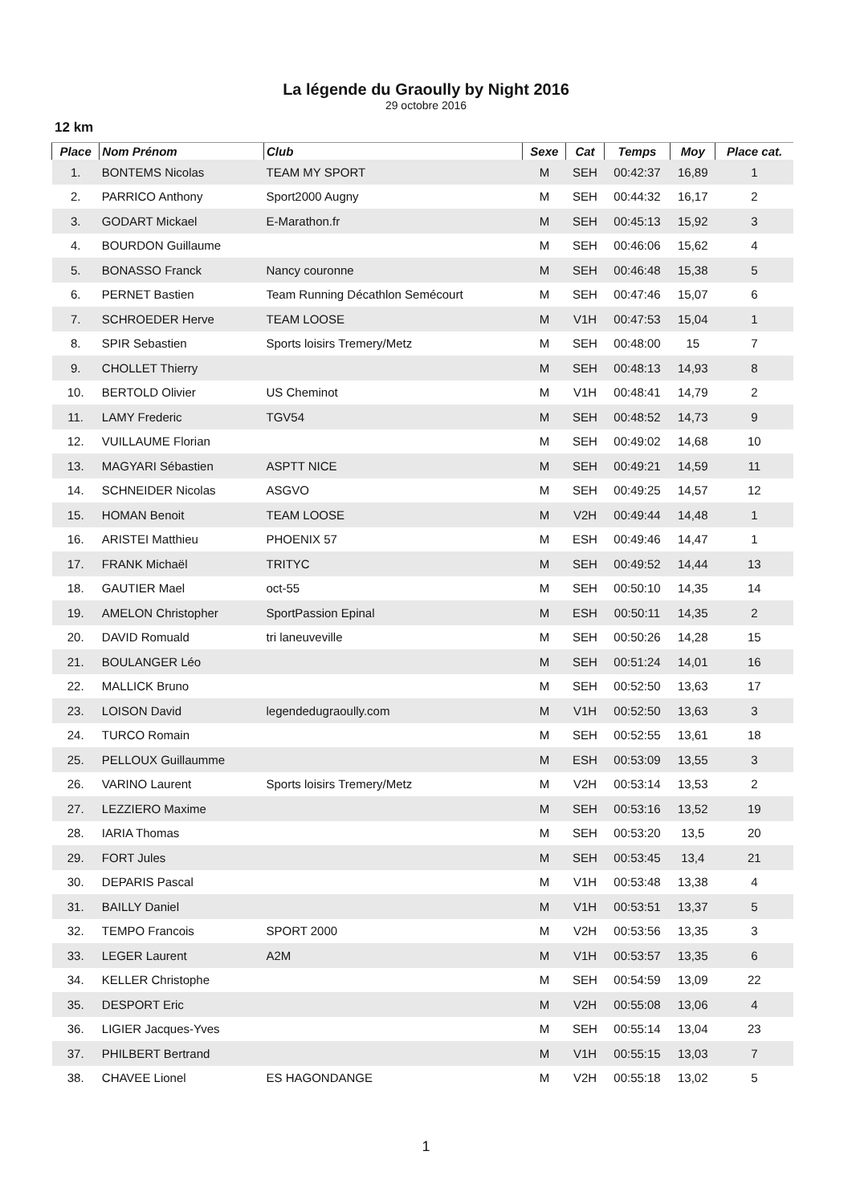La légende du Graoully by Night 2016
29 octobre 2016
12 km
| Place | Nom Prénom | Club | Sexe | Cat | Temps | Moy | Place cat. |
| --- | --- | --- | --- | --- | --- | --- | --- |
| 1. | BONTEMS Nicolas | TEAM MY SPORT | M | SEH | 00:42:37 | 16,89 | 1 |
| 2. | PARRICO Anthony | Sport2000 Augny | M | SEH | 00:44:32 | 16,17 | 2 |
| 3. | GODART Mickael | E-Marathon.fr | M | SEH | 00:45:13 | 15,92 | 3 |
| 4. | BOURDON Guillaume | | M | SEH | 00:46:06 | 15,62 | 4 |
| 5. | BONASSO Franck | Nancy couronne | M | SEH | 00:46:48 | 15,38 | 5 |
| 6. | PERNET Bastien | Team Running Décathlon Semécourt | M | SEH | 00:47:46 | 15,07 | 6 |
| 7. | SCHROEDER Herve | TEAM LOOSE | M | V1H | 00:47:53 | 15,04 | 1 |
| 8. | SPIR Sebastien | Sports loisirs Tremery/Metz | M | SEH | 00:48:00 | 15 | 7 |
| 9. | CHOLLET Thierry | | M | SEH | 00:48:13 | 14,93 | 8 |
| 10. | BERTOLD Olivier | US Cheminot | M | V1H | 00:48:41 | 14,79 | 2 |
| 11. | LAMY Frederic | TGV54 | M | SEH | 00:48:52 | 14,73 | 9 |
| 12. | VUILLAUME Florian | | M | SEH | 00:49:02 | 14,68 | 10 |
| 13. | MAGYARI Sébastien | ASPTT NICE | M | SEH | 00:49:21 | 14,59 | 11 |
| 14. | SCHNEIDER Nicolas | ASGVO | M | SEH | 00:49:25 | 14,57 | 12 |
| 15. | HOMAN Benoit | TEAM LOOSE | M | V2H | 00:49:44 | 14,48 | 1 |
| 16. | ARISTEI Matthieu | PHOENIX 57 | M | ESH | 00:49:46 | 14,47 | 1 |
| 17. | FRANK Michaël | TRITYC | M | SEH | 00:49:52 | 14,44 | 13 |
| 18. | GAUTIER Mael | oct-55 | M | SEH | 00:50:10 | 14,35 | 14 |
| 19. | AMELON Christopher | SportPassion Epinal | M | ESH | 00:50:11 | 14,35 | 2 |
| 20. | DAVID Romuald | tri laneuveville | M | SEH | 00:50:26 | 14,28 | 15 |
| 21. | BOULANGER Léo | | M | SEH | 00:51:24 | 14,01 | 16 |
| 22. | MALLICK Bruno | | M | SEH | 00:52:50 | 13,63 | 17 |
| 23. | LOISON David | legendedugraoully.com | M | V1H | 00:52:50 | 13,63 | 3 |
| 24. | TURCO Romain | | M | SEH | 00:52:55 | 13,61 | 18 |
| 25. | PELLOUX Guillaumme | | M | ESH | 00:53:09 | 13,55 | 3 |
| 26. | VARINO Laurent | Sports loisirs Tremery/Metz | M | V2H | 00:53:14 | 13,53 | 2 |
| 27. | LEZZIERO Maxime | | M | SEH | 00:53:16 | 13,52 | 19 |
| 28. | IARIA Thomas | | M | SEH | 00:53:20 | 13,5 | 20 |
| 29. | FORT Jules | | M | SEH | 00:53:45 | 13,4 | 21 |
| 30. | DEPARIS Pascal | | M | V1H | 00:53:48 | 13,38 | 4 |
| 31. | BAILLY Daniel | | M | V1H | 00:53:51 | 13,37 | 5 |
| 32. | TEMPO Francois | SPORT 2000 | M | V2H | 00:53:56 | 13,35 | 3 |
| 33. | LEGER Laurent | A2M | M | V1H | 00:53:57 | 13,35 | 6 |
| 34. | KELLER Christophe | | M | SEH | 00:54:59 | 13,09 | 22 |
| 35. | DESPORT Eric | | M | V2H | 00:55:08 | 13,06 | 4 |
| 36. | LIGIER Jacques-Yves | | M | SEH | 00:55:14 | 13,04 | 23 |
| 37. | PHILBERT Bertrand | | M | V1H | 00:55:15 | 13,03 | 7 |
| 38. | CHAVEE Lionel | ES HAGONDANGE | M | V2H | 00:55:18 | 13,02 | 5 |
1